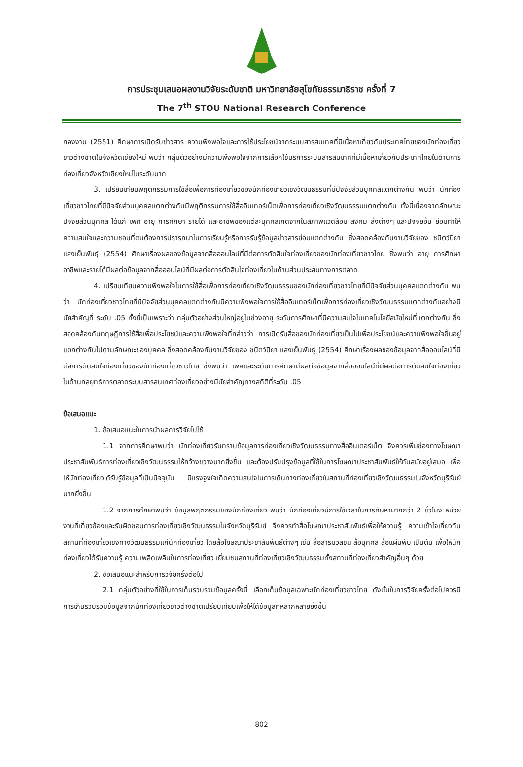การประชุมเสนอผลงานวิจัยระดับชาติ มหาวิทยาลัยสุโขทัยธรรมาธิราช ครั้งที่ 7
The 7<sup>th</sup> STOU National Research Conference
กองงาม (2551) ศึกษาการเปิดรับข่าวสาร ความพึงพอใจและการใช้ประโยชน์จากระบบสารสนเทศที่มีเนื้อหาเกี่ยวกับประเทศไทยของนักท่องเที่ยวชาวต่างชาติในจังหวัดเชียงใหม่ พบว่า กลุ่มตัวอย่างมีความพึงพอใจจากการเลือกใช้บริการระบบสารสนเทศที่มีเนื้อหาเกี่ยวกับประเทศไทยในด้านการท่องเที่ยวจังหวัดเชียงใหม่ในระดับมาก
3. เปรียบเทียบพฤติกรรมการใช้สื่อเพื่อการท่องเที่ยวของนักท่องเที่ยวเชิงวัฒนธรรมที่มีปัจจัยส่วนบุคคลแตกต่างกัน พบว่า นักท่องเที่ยวชาวไทยที่มีปัจจัยส่วนบุคคลแตกต่างกันมีพฤติกรรมการใช้สื่ออินเทอร์เน็ตเพื่อการท่องเที่ยวเชิงวัฒนธรรมแตกต่างกัน ทั้งนี้เนื่องจากลักษณะปัจจัยส่วนบุคคล ได้แก่ เพศ อายุ การศึกษา รายได้ และอาชีพของแต่ละบุคคลเกิดจากในสภาพแวดล้อม สังคม สิ่งต่างๆ และปัจจัยอื่น ย่อมทำให้ความสนใจและความชอบที่ตนต้องการปรารถนาในการเรียนรู้หรือการรับรู้ข้อมูลข่าวสารย่อมแตกต่างกัน ซึ่งสอดคล้องกับงานวิจัยของ ชนิตว์ปิยา แสงเย็นพันธุ์ (2554) ศึกษาเรื่องผลของข้อมูลจากสื่อออนไลน์ที่มีต่อการตัดสินใจท่องเที่ยวของนักท่องเที่ยวชาวไทย ซึ่งพบว่า อายุ การศึกษา อาชีพและรายได้มีผลต่อข้อมูลจากสื่อออนไลน์ที่มีผลต่อการตัดสินใจท่องเที่ยวในด้านส่วนประสมทางการตลาด
4. เปรียบเทียบความพึงพอใจในการใช้สื่อเพื่อการท่องเที่ยวเชิงวัฒนธรรมของนักท่องเที่ยวชาวไทยที่มีปัจจัยส่วนบุคคลแตกต่างกัน พบว่า นักท่องเที่ยวชาวไทยที่มีปัจจัยส่วนบุคคลแตกต่างกันมีความพึงพอใจการใช้สื่ออินเทอร์เน็ตเพื่อการท่องเที่ยวเชิงวัฒนธรรมแตกต่างกันอย่างมีนัยสำคัญที่ ระดับ .05 ทั้งนี้เป็นเพราะว่า กลุ่มตัวอย่างส่วนใหญ่อยู่ในช่วงอายุ ระดับการศึกษาที่มีความสนใจในเทคโนโลยีสมัยใหม่ที่แตกต่างกัน ซึ่งสอดคล้องกับทฤษฎีการใช้สื่อเพื่อประโยชน์และความพึงพอใจที่กล่าวว่า การเปิดรับสื่อของนักท่องเที่ยวเป็นไปเพื่อประโยชน์และความพึงพอใจขึ้นอยู่ แตกต่างกันไปตามลักษณะของบุคคล ซึ่งสอดคล้องกับงานวิจัยของ ชนิตว์ปิยา แสงเย็นพันธุ์ (2554) ศึกษาเรื่องผลของข้อมูลจากสื่อออนไลน์ที่มีต่อการตัดสินใจท่องเที่ยวของนักท่องเที่ยวชาวไทย ซึ่งพบว่า เพศและระดับการศึกษามีผลต่อข้อมูลจากสื่อออนไลน์ที่มีผลต่อการตัดสินใจท่องเที่ยวในด้านกลยุทธ์การตลาดระบบสารสนเทศท่องเที่ยวอย่างมีนัยสำคัญทางสถิติที่ระดับ .05
ข้อเสนอแนะ
1. ข้อเสนอแนะในการนำผลการวิจัยไปใช้
1.1 จากการศึกษาพบว่า นักท่องเที่ยวรับทราบข้อมูลการท่องเที่ยวเชิงวัฒนธรรมทางสื่ออินเตอร์เน็ต จึงควรเพิ่มช่องทางโฆษณาประชาสัมพันธ์การท่องเที่ยวเชิงวัฒนธรรมให้กว้างขวางมากยิ่งขึ้น และต้องปรับปรุงข้อมูลที่ใช้ในการโฆษณาประชาสัมพันธ์ให้ทันสมัยอยู่เสมอ เพื่อให้นักท่องเที่ยวได้รับรู้ข้อมูลที่เป็นปัจจุบัน มีแรงจูงใจเกิดความสนใจในการเดินทางท่องเที่ยวในสถานที่ท่องเที่ยวเชิงวัฒนธรรมในจังหวัดบุรีรัมย์มากยิ่งขึ้น
1.2 จากการศึกษาพบว่า ข้อมูลพฤติกรรมของนักท่องเที่ยว พบว่า นักท่องเที่ยวมีการใช้เวลาในการค้นหามากกว่า 2 ชั่วโมง หน่วยงานที่เกี่ยวข้องและรับผิดชอบการท่องเที่ยวเชิงวัฒนธรรมในจังหวัดบุรีรัมย์ จึงควรทำสื่อโฆษณาประชาสัมพันธ์เพื่อให้ความรู้ ความเข้าใจเกี่ยวกับสถานที่ท่องเที่ยวเชิงทางวัฒนธรรมแก่นักท่องเที่ยว โดยสื่อโฆษณาประชาสัมพันธ์ต่างๆ เช่น สื่อสารมวลชน สื่อบุคคล สื่อแผ่นพับ เป็นต้น เพื่อให้นักท่องเที่ยวได้รับความรู้ ความเพลิดเพลินในการท่องเที่ยว เยี่ยมชมสถานที่ท่องเที่ยวเชิงวัฒนธรรมทั้งสถานที่ท่องเที่ยวสำคัญอื่นๆ ด้วย
2. ข้อเสนอแนะสำหรับการวิจัยครั้งต่อไป
2.1 กลุ่มตัวอย่างที่ใช้ในการเก็บรวบรวมข้อมูลครั้งนี้ เลือกเก็บข้อมูลเฉพาะนักท่องเที่ยวชาวไทย ดังนั้นในการวิจัยครั้งต่อไปควรมีการเก็บรวบรวมข้อมูลจากนักท่องเที่ยวชาวต่างชาติเปรียบเทียบเพื่อให้ได้ข้อมูลที่หลากหลายยิ่งขึ้น
802